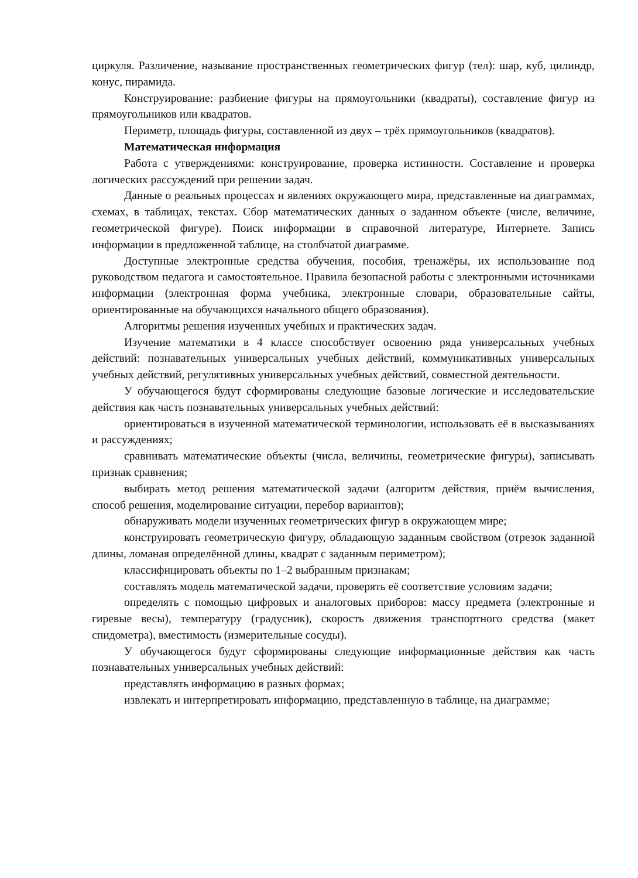циркуля. Различение, называние пространственных геометрических фигур (тел): шар, куб, цилиндр, конус, пирамида.
Конструирование: разбиение фигуры на прямоугольники (квадраты), составление фигур из прямоугольников или квадратов.
Периметр, площадь фигуры, составленной из двух – трёх прямоугольников (квадратов).
Математическая информация
Работа с утверждениями: конструирование, проверка истинности. Составление и проверка логических рассуждений при решении задач.
Данные о реальных процессах и явлениях окружающего мира, представленные на диаграммах, схемах, в таблицах, текстах. Сбор математических данных о заданном объекте (числе, величине, геометрической фигуре). Поиск информации в справочной литературе, Интернете. Запись информации в предложенной таблице, на столбчатой диаграмме.
Доступные электронные средства обучения, пособия, тренажёры, их использование под руководством педагога и самостоятельное. Правила безопасной работы с электронными источниками информации (электронная форма учебника, электронные словари, образовательные сайты, ориентированные на обучающихся начального общего образования).
Алгоритмы решения изученных учебных и практических задач.
Изучение математики в 4 классе способствует освоению ряда универсальных учебных действий: познавательных универсальных учебных действий, коммуникативных универсальных учебных действий, регулятивных универсальных учебных действий, совместной деятельности.
У обучающегося будут сформированы следующие базовые логические и исследовательские действия как часть познавательных универсальных учебных действий:
ориентироваться в изученной математической терминологии, использовать её в высказываниях и рассуждениях;
сравнивать математические объекты (числа, величины, геометрические фигуры), записывать признак сравнения;
выбирать метод решения математической задачи (алгоритм действия, приём вычисления, способ решения, моделирование ситуации, перебор вариантов);
обнаруживать модели изученных геометрических фигур в окружающем мире;
конструировать геометрическую фигуру, обладающую заданным свойством (отрезок заданной длины, ломаная определённой длины, квадрат с заданным периметром);
классифицировать объекты по 1–2 выбранным признакам;
составлять модель математической задачи, проверять её соответствие условиям задачи;
определять с помощью цифровых и аналоговых приборов: массу предмета (электронные и гиревые весы), температуру (градусник), скорость движения транспортного средства (макет спидометра), вместимость (измерительные сосуды).
У обучающегося будут сформированы следующие информационные действия как часть познавательных универсальных учебных действий:
представлять информацию в разных формах;
извлекать и интерпретировать информацию, представленную в таблице, на диаграмме;